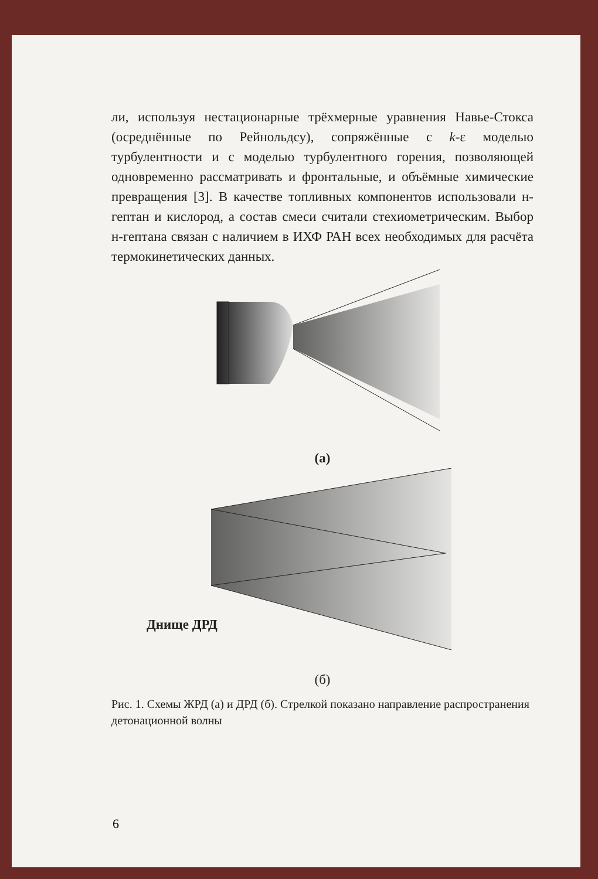ли, используя нестационарные трёхмерные уравнения Навье-Стокса (осреднённые по Рейнольдсу), сопряжённые с k-ε моделью турбулентности и с моделью турбулентного горения, позволяющей одновременно рассматривать и фронтальные, и объёмные химические превращения [3]. В качестве топливных компонентов использовали н-гептан и кислород, а состав смеси считали стехиометрическим. Выбор н-гептана связан с наличием в ИХФ РАН всех необходимых для расчёта термокинетических данных.
(а)
Днище ДРД
(б)
Рис. 1. Схемы ЖРД (а) и ДРД (б). Стрелкой показано направление распространения детонационной волны
6